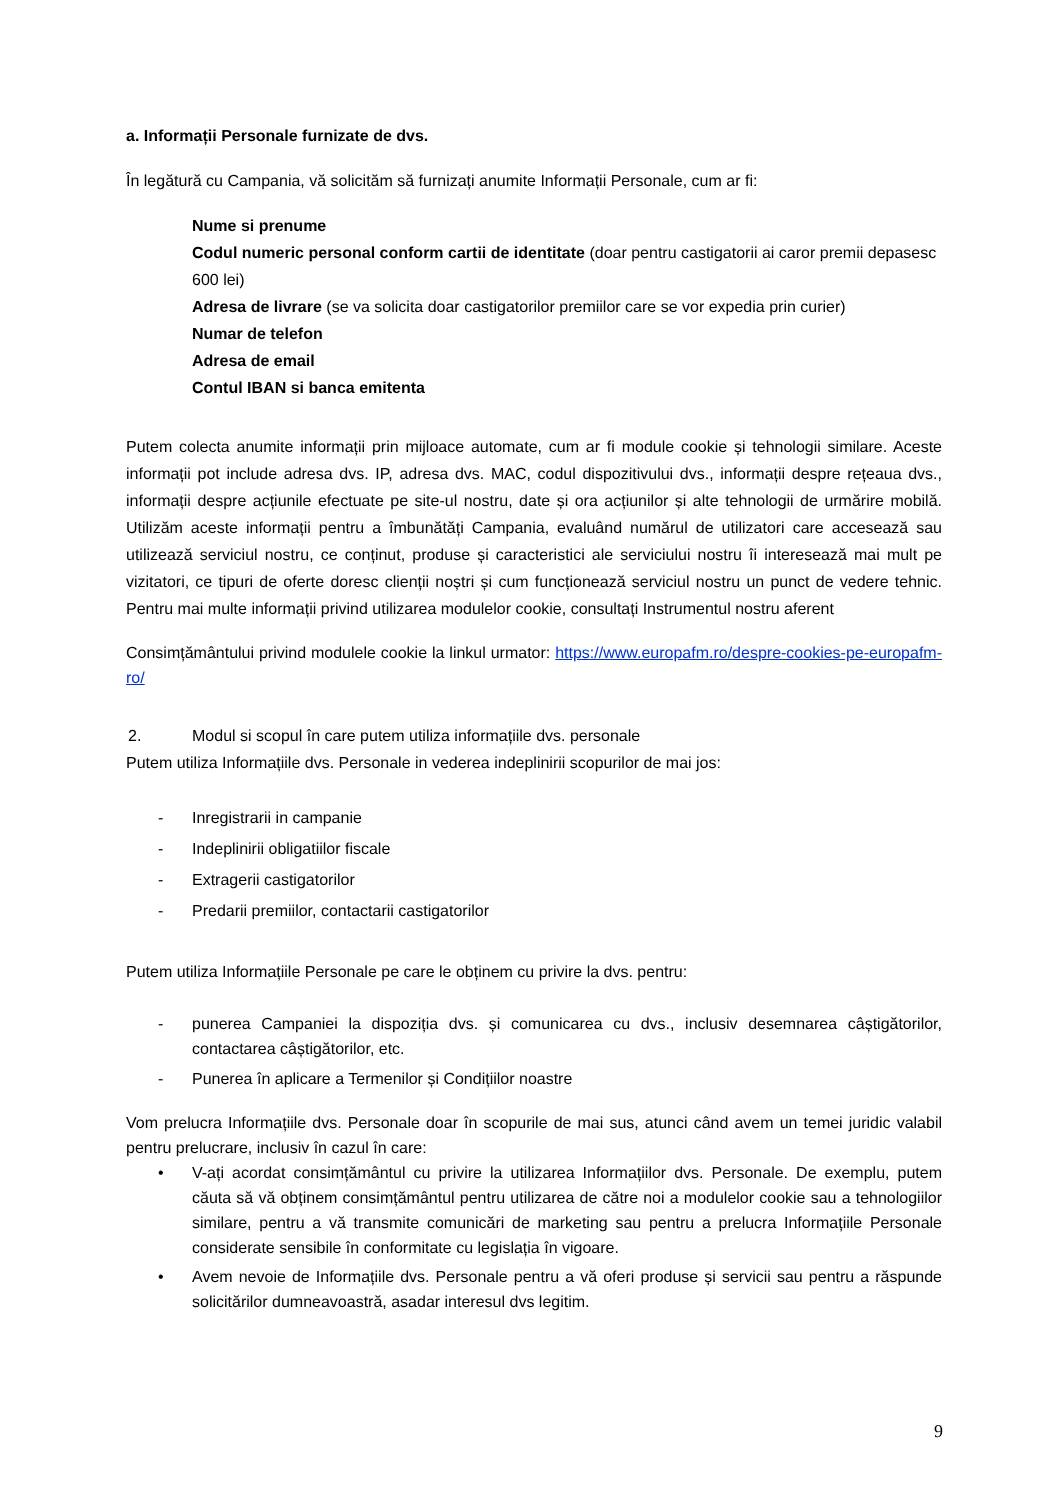a. Informații Personale furnizate de dvs.
În legătură cu Campania, vă solicităm să furnizați anumite Informații Personale, cum ar fi:
Nume si prenume
Codul numeric personal conform cartii de identitate (doar pentru castigatorii ai caror premii depasesc 600 lei)
Adresa de livrare (se va solicita doar castigatorilor premiilor care se vor expedia prin curier)
Numar de telefon
Adresa de email
Contul IBAN si banca emitenta
Putem colecta anumite informații prin mijloace automate, cum ar fi module cookie și tehnologii similare. Aceste informații pot include adresa dvs. IP, adresa dvs. MAC, codul dispozitivului dvs., informații despre rețeaua dvs., informații despre acțiunile efectuate pe site-ul nostru, date și ora acțiunilor și alte tehnologii de urmărire mobilă. Utilizăm aceste informații pentru a îmbunătăți Campania, evaluând numărul de utilizatori care accesează sau utilizează serviciul nostru, ce conținut, produse și caracteristici ale serviciului nostru îi interesează mai mult pe vizitatori, ce tipuri de oferte doresc clienții noștri și cum funcționează serviciul nostru un punct de vedere tehnic. Pentru mai multe informații privind utilizarea modulelor cookie, consultați Instrumentul nostru aferent
Consimțământului privind modulele cookie la linkul urmator: https://www.europafm.ro/despre-cookies-pe-europafm-ro/
2. Modul si scopul în care putem utiliza informațiile dvs. personale
Putem utiliza Informațiile dvs. Personale in vederea indeplinirii scopurilor de mai jos:
- Inregistrarii in campanie
- Indeplinirii obligatiilor fiscale
- Extragerii castigatorilor
- Predarii premiilor, contactarii castigatorilor
Putem utiliza Informațiile Personale pe care le obținem cu privire la dvs. pentru:
- punerea Campaniei la dispoziția dvs. și comunicarea cu dvs., inclusiv desemnarea câștigătorilor, contactarea câștigătorilor, etc.
- Punerea în aplicare a Termenilor și Condițiilor noastre
Vom prelucra Informațiile dvs. Personale doar în scopurile de mai sus, atunci când avem un temei juridic valabil pentru prelucrare, inclusiv în cazul în care:
• V-ați acordat consimțământul cu privire la utilizarea Informațiilor dvs. Personale. De exemplu, putem căuta să vă obținem consimțământul pentru utilizarea de către noi a modulelor cookie sau a tehnologiilor similare, pentru a vă transmite comunicări de marketing sau pentru a prelucra Informațiile Personale considerate sensibile în conformitate cu legislația în vigoare.
• Avem nevoie de Informațiile dvs. Personale pentru a vă oferi produse și servicii sau pentru a răspunde solicitărilor dumneavoastră, asadar interesul dvs legitim.
9